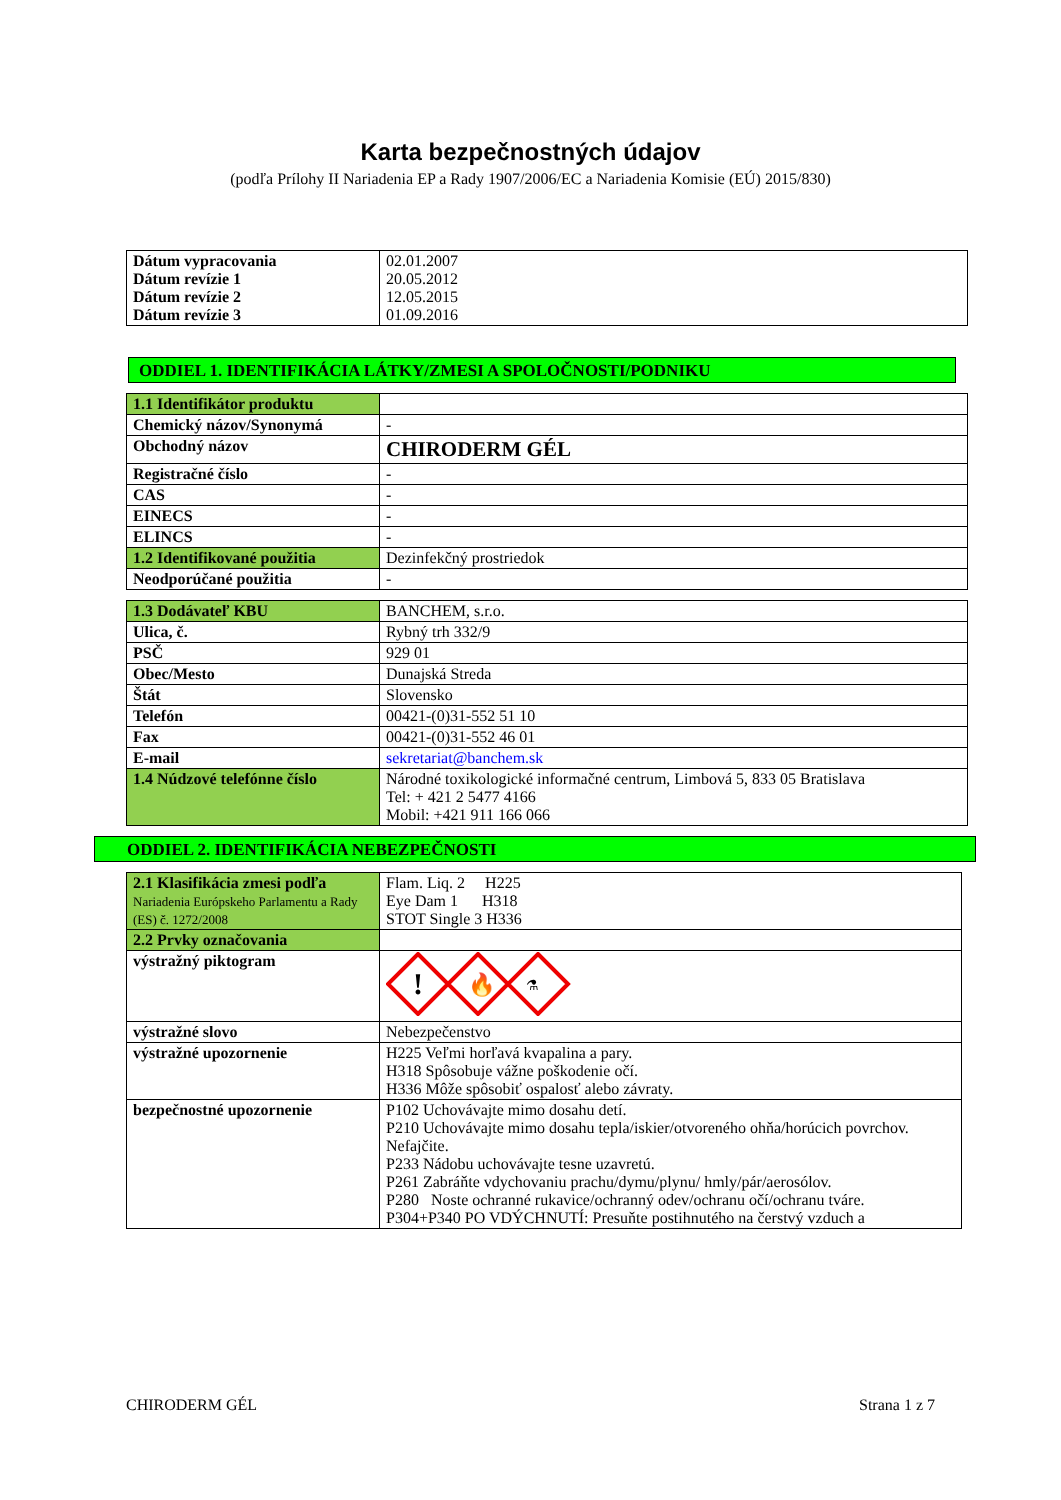Karta bezpečnostných údajov
(podľa Prílohy II Nariadenia EP a Rady 1907/2006/EC a Nariadenia Komisie (EÚ) 2015/830)
| Dátum vypracovania Dátum revízie 1 Dátum revízie 2 Dátum revízie 3 | 02.01.2007 20.05.2012 12.05.2015 01.09.2016 |
ODDIEL 1. IDENTIFIKÁCIA LÁTKY/ZMESI A SPOLOČNOSTI/PODNIKU
| 1.1 Identifikátor produktu | |
| Chemický názov/Synonymá | - |
| Obchodný názov | CHIRODERM GÉL |
| Registračné číslo | - |
| CAS | - |
| EINECS | - |
| ELINCS | - |
| 1.2 Identifikované použitia | Dezinfekčný prostriedok |
| Neodporúčané použitia | - |
| 1.3 Dodávateľ KBU | BANCHEM, s.r.o. |
| Ulica, č. | Rybný trh 332/9 |
| PSČ | 929 01 |
| Obec/Mesto | Dunajská Streda |
| Štát | Slovensko |
| Telefón | 00421-(0)31-552 51 10 |
| Fax | 00421-(0)31-552 46 01 |
| E-mail | sekretariat@banchem.sk |
| 1.4 Núdzové telefónne číslo | Národné toxikologické informačné centrum, Limbová 5, 833 05 Bratislava Tel: + 421 2 5477 4166 Mobil: +421 911 166 066 |
ODDIEL 2. IDENTIFIKÁCIA NEBEZPEČNOSTI
| 2.1 Klasifikácia zmesi podľa Nariadenia Európskeho Parlamentu a Rady (ES) č. 1272/2008 | Flam. Liq. 2 H225 Eye Dam 1 H318 STOT Single 3 H336 |
| 2.2 Prvky označovania | |
| výstražný piktogram | ! 🔥 ⚗ |
| výstražné slovo | Nebezpečenstvo |
| výstražné upozornenie | H225 Veľmi horľavá kvapalina a pary. H318 Spôsobuje vážne poškodenie očí. H336 Môže spôsobiť ospalosť alebo závraty. |
| bezpečnostné upozornenie | P102 Uchovávajte mimo dosahu detí. P210 Uchovávajte mimo dosahu tepla/iskier/otvoreného ohňa/horúcich povrchov. Nefajčite. P233 Nádobu uchovávajte tesne uzavretú. P261 Zabráňte vdychovaniu prachu/dymu/plynu/ hmly/pár/aerosólov. P280 Noste ochranné rukavice/ochranný odev/ochranu očí/ochranu tváre. P304+P340 PO VDÝCHNUTÍ: Presuňte postihnutého na čerstvý vzduch a |
CHIRODERM GÉL Strana 1 z 7